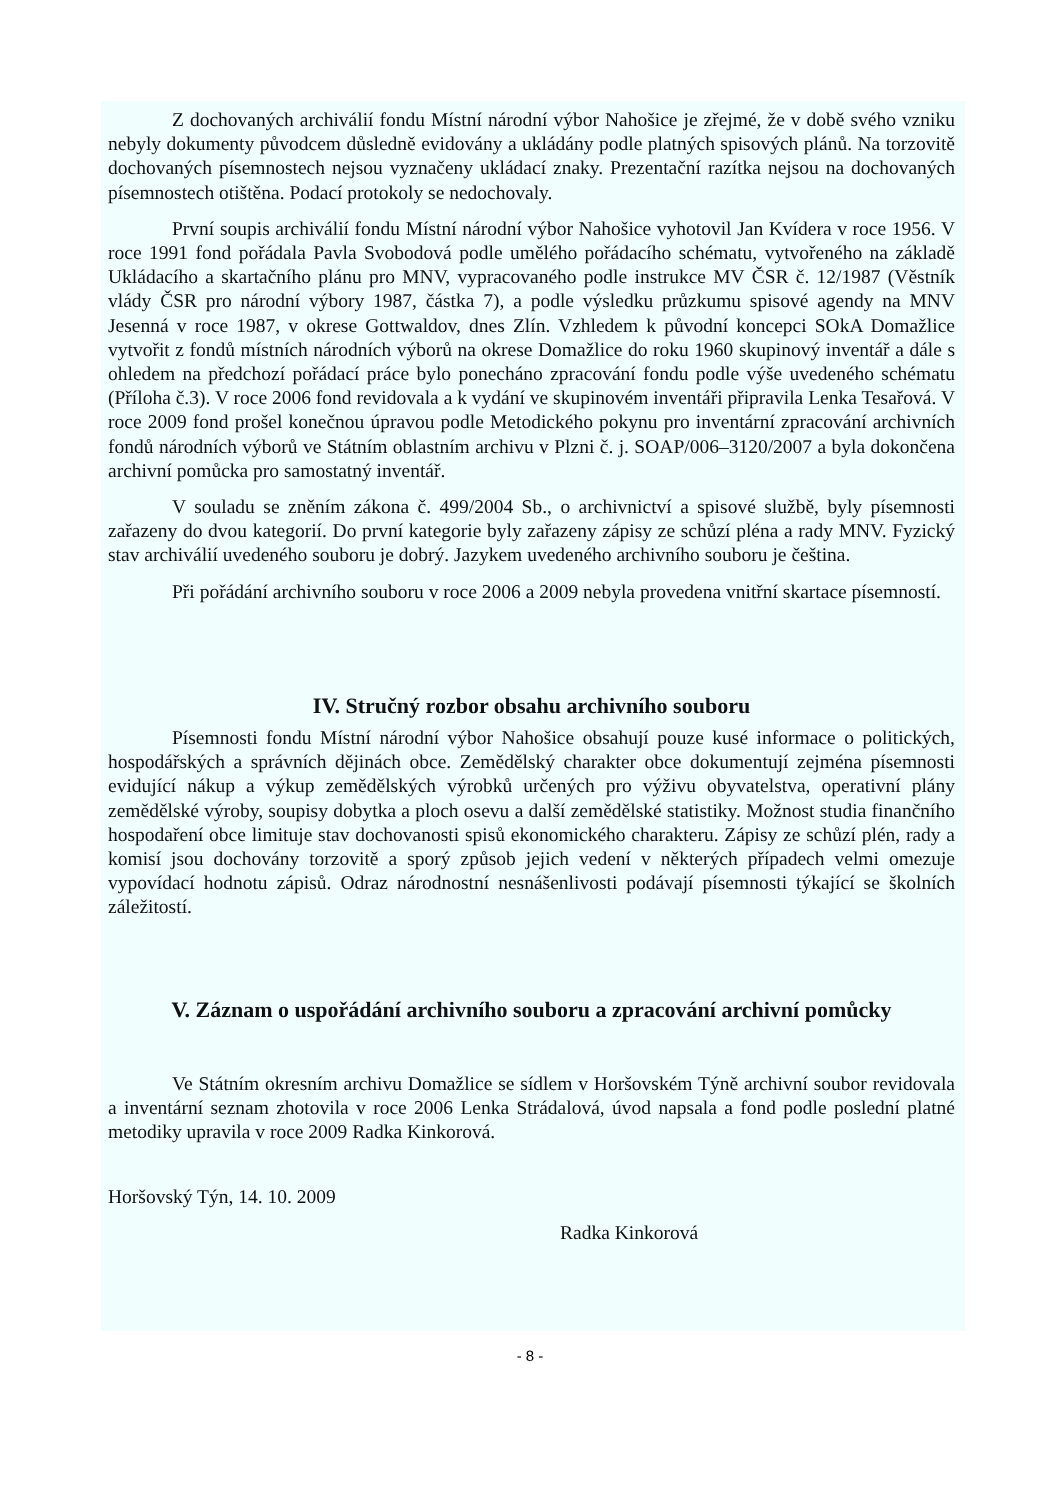Z dochovaných archiválií fondu Místní národní výbor Nahošice je zřejmé, že v době svého vzniku nebyly dokumenty původcem důsledně evidovány a ukládány podle platných spisových plánů. Na torzovitě dochovaných písemnostech nejsou vyznačeny ukládací znaky. Prezentační razítka nejsou na dochovaných písemnostech otištěna. Podací protokoly se nedochovaly.
První soupis archiválií fondu Místní národní výbor Nahošice vyhotovil Jan Kvídera v roce 1956. V roce 1991 fond pořádala Pavla Svobodová podle umělého pořádacího schématu, vytvořeného na základě Ukládacího a skartačního plánu pro MNV, vypracovaného podle instrukce MV ČSR č. 12/1987 (Věstník vlády ČSR pro národní výbory 1987, částka 7), a podle výsledku průzkumu spisové agendy na MNV Jesenná v roce 1987, v okrese Gottwaldov, dnes Zlín. Vzhledem k původní koncepci SOkA Domažlice vytvořit z fondů místních národních výborů na okrese Domažlice do roku 1960 skupinový inventář a dále s ohledem na předchozí pořádací práce bylo ponecháno zpracování fondu podle výše uvedeného schématu (Příloha č.3). V roce 2006 fond revidovala a k vydání ve skupinovém inventáři připravila Lenka Tesařová. V roce 2009 fond prošel konečnou úpravou podle Metodického pokynu pro inventární zpracování archivních fondů národních výborů ve Státním oblastním archivu v Plzni č. j. SOAP/006–3120/2007 a byla dokončena archivní pomůcka pro samostatný inventář.
V souladu se zněním zákona č. 499/2004 Sb., o archivnictví a spisové službě, byly písemnosti zařazeny do dvou kategorií. Do první kategorie byly zařazeny zápisy ze schůzí pléna a rady MNV. Fyzický stav archiválií uvedeného souboru je dobrý. Jazykem uvedeného archivního souboru je čeština.
Při pořádání archivního souboru v roce 2006 a 2009 nebyla provedena vnitřní skartace písemností.
IV. Stručný rozbor obsahu archivního souboru
Písemnosti fondu Místní národní výbor Nahošice obsahují pouze kusé informace o politických, hospodářských a správních dějinách obce. Zemědělský charakter obce dokumentují zejména písemnosti evidující nákup a výkup zemědělských výrobků určených pro výživu obyvatelstva, operativní plány zemědělské výroby, soupisy dobytka a ploch osevu a další zemědělské statistiky. Možnost studia finančního hospodaření obce limituje stav dochovanosti spisů ekonomického charakteru. Zápisy ze schůzí plén, rady a komisí jsou dochovány torzovitě a sporý způsob jejich vedení v některých případech velmi omezuje vypovídací hodnotu zápisů. Odraz národnostní nesnášenlivosti podávají písemnosti týkající se školních záležitostí.
V. Záznam o uspořádání archivního souboru a zpracování archivní pomůcky
Ve Státním okresním archivu Domažlice se sídlem v Horšovském Týně archivní soubor revidovala a inventární seznam zhotovila v roce 2006 Lenka Strádalová, úvod napsala a fond podle poslední platné metodiky upravila v roce 2009 Radka Kinkorová.
Horšovský Týn, 14. 10. 2009
Radka Kinkorová
- 8 -